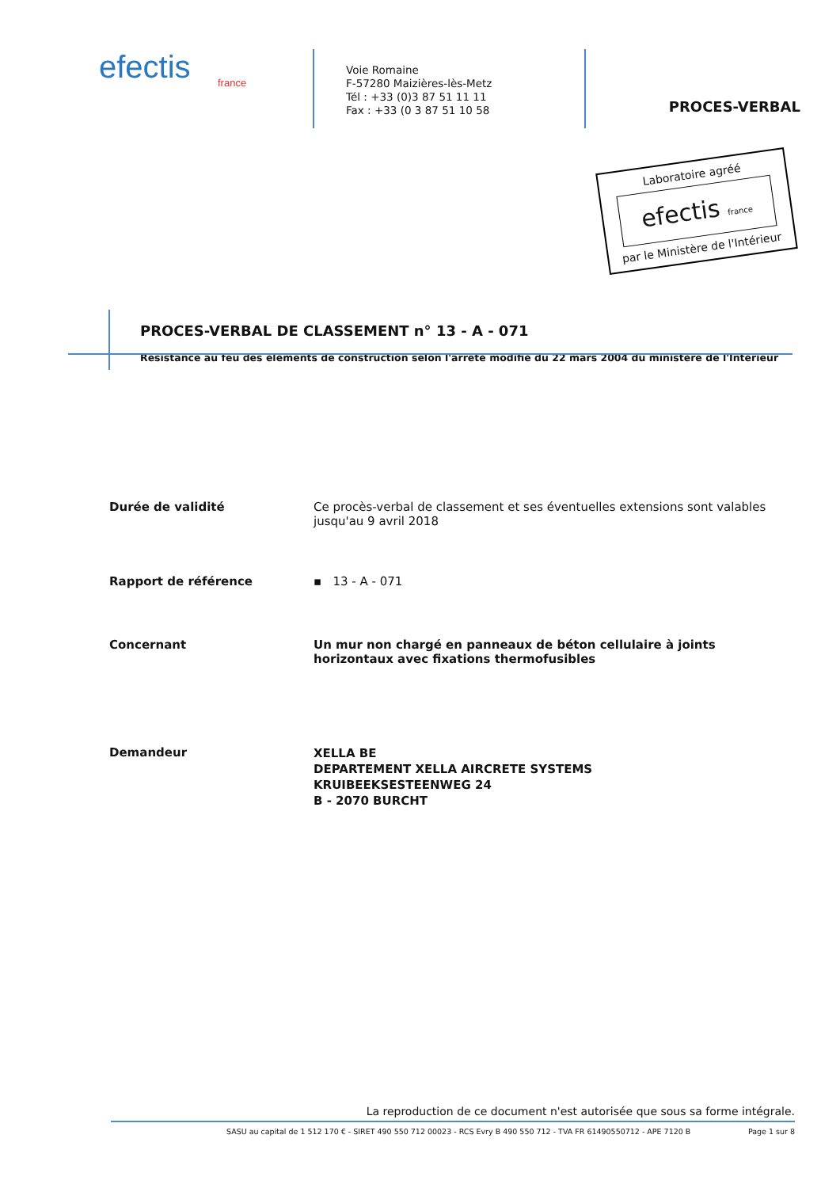efectis
france
Voie Romaine
F-57280 Maizières-lès-Metz
Tél : +33 (0)3 87 51 11 11
Fax : +33 (0 3 87 51 10 58
PROCES-VERBAL
Laboratoire agréé
efectis france
par le Ministère de l'Intérieur
PROCES-VERBAL DE CLASSEMENT n° 13 - A - 071
Résistance au feu des éléments de construction selon l'arrêté modifié du 22 mars 2004 du ministère de l'Intérieur
Durée de validité Ce procès-verbal de classement et ses éventuelles extensions sont valables jusqu'au 9 avril 2018
Rapport de référence ▪ 13 - A - 071
Concernant Un mur non chargé en panneaux de béton cellulaire à joints horizontaux avec fixations thermofusibles
Demandeur
XELLA BE
DEPARTEMENT XELLA AIRCRETE SYSTEMS
KRUIBEEKSESTEENWEG 24
B - 2070 BURCHT
La reproduction de ce document n'est autorisée que sous sa forme intégrale.
SASU au capital de 1 512 170 € - SIRET 490 550 712 00023 - RCS Evry B 490 550 712 - TVA FR 61490550712 - APE 7120 B Page 1 sur 8